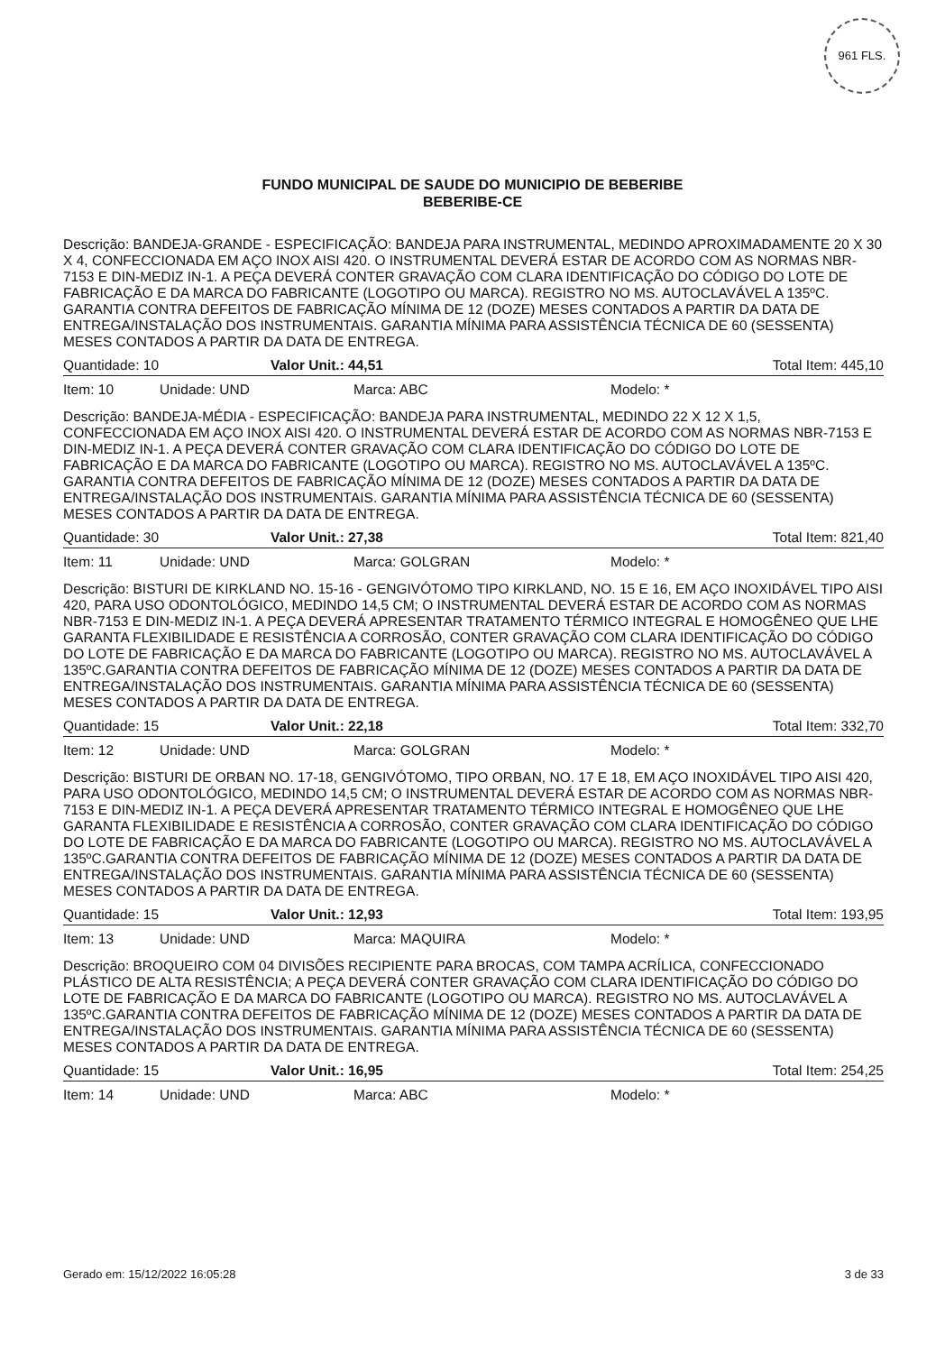961 FLS.
FUNDO MUNICIPAL DE SAUDE DO MUNICIPIO DE BEBERIBE
BEBERIBE-CE
Descrição: BANDEJA-GRANDE - ESPECIFICAÇÃO: BANDEJA PARA INSTRUMENTAL, MEDINDO APROXIMADAMENTE 20 X 30 X 4, CONFECCIONADA EM AÇO INOX AISI 420. O INSTRUMENTAL DEVERÁ ESTAR DE ACORDO COM AS NORMAS NBR-7153 E DIN-MEDIZ IN-1. A PEÇA DEVERÁ CONTER GRAVAÇÃO COM CLARA IDENTIFICAÇÃO DO CÓDIGO DO LOTE DE FABRICAÇÃO E DA MARCA DO FABRICANTE (LOGOTIPO OU MARCA). REGISTRO NO MS. AUTOCLAVÁVEL A 135ºC. GARANTIA CONTRA DEFEITOS DE FABRICAÇÃO MÍNIMA DE 12 (DOZE) MESES CONTADOS A PARTIR DA DATA DE ENTREGA/INSTALAÇÃO DOS INSTRUMENTAIS. GARANTIA MÍNIMA PARA ASSISTÊNCIA TÉCNICA DE 60 (SESSENTA) MESES CONTADOS A PARTIR DA DATA DE ENTREGA.
Quantidade: 10 Valor Unit.: 44,51 Total Item: 445,10
Item: 10 Unidade: UND Marca: ABC Modelo: *
Descrição: BANDEJA-MÉDIA - ESPECIFICAÇÃO: BANDEJA PARA INSTRUMENTAL, MEDINDO 22 X 12 X 1,5, CONFECCIONADA EM AÇO INOX AISI 420. O INSTRUMENTAL DEVERÁ ESTAR DE ACORDO COM AS NORMAS NBR-7153 E DIN-MEDIZ IN-1. A PEÇA DEVERÁ CONTER GRAVAÇÃO COM CLARA IDENTIFICAÇÃO DO CÓDIGO DO LOTE DE FABRICAÇÃO E DA MARCA DO FABRICANTE (LOGOTIPO OU MARCA). REGISTRO NO MS. AUTOCLAVÁVEL A 135ºC. GARANTIA CONTRA DEFEITOS DE FABRICAÇÃO MÍNIMA DE 12 (DOZE) MESES CONTADOS A PARTIR DA DATA DE ENTREGA/INSTALAÇÃO DOS INSTRUMENTAIS. GARANTIA MÍNIMA PARA ASSISTÊNCIA TÉCNICA DE 60 (SESSENTA) MESES CONTADOS A PARTIR DA DATA DE ENTREGA.
Quantidade: 30 Valor Unit.: 27,38 Total Item: 821,40
Item: 11 Unidade: UND Marca: GOLGRAN Modelo: *
Descrição: BISTURI DE KIRKLAND NO. 15-16 - GENGIVÓTOMO TIPO KIRKLAND, NO. 15 E 16, EM AÇO INOXIDÁVEL TIPO AISI 420, PARA USO ODONTOLÓGICO, MEDINDO 14,5 CM; O INSTRUMENTAL DEVERÁ ESTAR DE ACORDO COM AS NORMAS NBR-7153 E DIN-MEDIZ IN-1. A PEÇA DEVERÁ APRESENTAR TRATAMENTO TÉRMICO INTEGRAL E HOMOGÊNEO QUE LHE GARANTA FLEXIBILIDADE E RESISTÊNCIA A CORROSÃO, CONTER GRAVAÇÃO COM CLARA IDENTIFICAÇÃO DO CÓDIGO DO LOTE DE FABRICAÇÃO E DA MARCA DO FABRICANTE (LOGOTIPO OU MARCA). REGISTRO NO MS. AUTOCLAVÁVEL A 135ºC.GARANTIA CONTRA DEFEITOS DE FABRICAÇÃO MÍNIMA DE 12 (DOZE) MESES CONTADOS A PARTIR DA DATA DE ENTREGA/INSTALAÇÃO DOS INSTRUMENTAIS. GARANTIA MÍNIMA PARA ASSISTÊNCIA TÉCNICA DE 60 (SESSENTA) MESES CONTADOS A PARTIR DA DATA DE ENTREGA.
Quantidade: 15 Valor Unit.: 22,18 Total Item: 332,70
Item: 12 Unidade: UND Marca: GOLGRAN Modelo: *
Descrição: BISTURI DE ORBAN NO. 17-18, GENGIVÓTOMO, TIPO ORBAN, NO. 17 E 18, EM AÇO INOXIDÁVEL TIPO AISI 420, PARA USO ODONTOLÓGICO, MEDINDO 14,5 CM; O INSTRUMENTAL DEVERÁ ESTAR DE ACORDO COM AS NORMAS NBR-7153 E DIN-MEDIZ IN-1. A PEÇA DEVERÁ APRESENTAR TRATAMENTO TÉRMICO INTEGRAL E HOMOGÊNEO QUE LHE GARANTA FLEXIBILIDADE E RESISTÊNCIA A CORROSÃO, CONTER GRAVAÇÃO COM CLARA IDENTIFICAÇÃO DO CÓDIGO DO LOTE DE FABRICAÇÃO E DA MARCA DO FABRICANTE (LOGOTIPO OU MARCA). REGISTRO NO MS. AUTOCLAVÁVEL A 135ºC.GARANTIA CONTRA DEFEITOS DE FABRICAÇÃO MÍNIMA DE 12 (DOZE) MESES CONTADOS A PARTIR DA DATA DE ENTREGA/INSTALAÇÃO DOS INSTRUMENTAIS. GARANTIA MÍNIMA PARA ASSISTÊNCIA TÉCNICA DE 60 (SESSENTA) MESES CONTADOS A PARTIR DA DATA DE ENTREGA.
Quantidade: 15 Valor Unit.: 12,93 Total Item: 193,95
Item: 13 Unidade: UND Marca: MAQUIRA Modelo: *
Descrição: BROQUEIRO COM 04 DIVISÕES RECIPIENTE PARA BROCAS, COM TAMPA ACRÍLICA, CONFECCIONADO PLÁSTICO DE ALTA RESISTÊNCIA; A PEÇA DEVERÁ CONTER GRAVAÇÃO COM CLARA IDENTIFICAÇÃO DO CÓDIGO DO LOTE DE FABRICAÇÃO E DA MARCA DO FABRICANTE (LOGOTIPO OU MARCA). REGISTRO NO MS. AUTOCLAVÁVEL A 135ºC.GARANTIA CONTRA DEFEITOS DE FABRICAÇÃO MÍNIMA DE 12 (DOZE) MESES CONTADOS A PARTIR DA DATA DE ENTREGA/INSTALAÇÃO DOS INSTRUMENTAIS. GARANTIA MÍNIMA PARA ASSISTÊNCIA TÉCNICA DE 60 (SESSENTA) MESES CONTADOS A PARTIR DA DATA DE ENTREGA.
Quantidade: 15 Valor Unit.: 16,95 Total Item: 254,25
Item: 14 Unidade: UND Marca: ABC Modelo: *
Gerado em: 15/12/2022 16:05:28 3 de 33